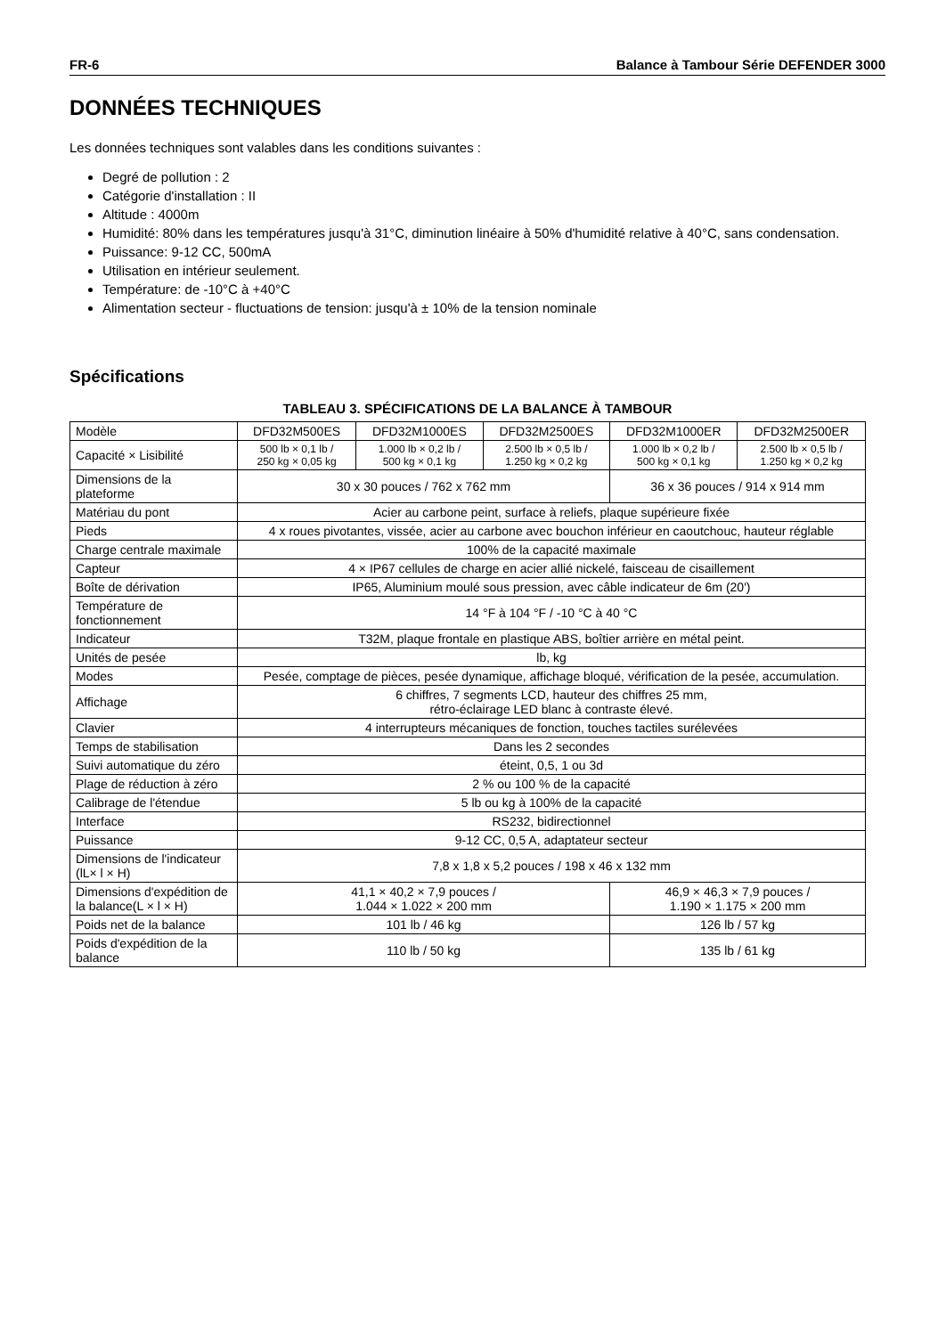FR-6 Balance à Tambour Série DEFENDER 3000
DONNÉES TECHNIQUES
Les données techniques sont valables dans les conditions suivantes :
Degré de pollution : 2
Catégorie d'installation : II
Altitude : 4000m
Humidité: 80% dans les températures jusqu'à 31°C, diminution linéaire à 50% d'humidité relative à 40°C, sans condensation.
Puissance: 9-12 CC, 500mA
Utilisation en intérieur seulement.
Température: de -10°C à +40°C
Alimentation secteur - fluctuations de tension: jusqu'à ± 10% de la tension nominale
Spécifications
TABLEAU 3. SPÉCIFICATIONS DE LA BALANCE À TAMBOUR
| Modèle | DFD32M500ES | DFD32M1000ES | DFD32M2500ES | DFD32M1000ER | DFD32M2500ER |
| Capacité × Lisibilité | 500 lb × 0,1 lb / 250 kg × 0,05 kg | 1.000 lb × 0,2 lb / 500 kg × 0,1 kg | 2.500 lb × 0,5 lb / 1.250 kg × 0,2 kg | 1.000 lb × 0,2 lb / 500 kg × 0,1 kg | 2.500 lb × 0,5 lb / 1.250 kg × 0,2 kg |
| Dimensions de la plateforme | 30 x 30 pouces / 762 x 762 mm | | | 36 x 36 pouces / 914 x 914 mm | |
| Matériau du pont | Acier au carbone peint, surface à reliefs, plaque supérieure fixée | | | | |
| Pieds | 4 x roues pivotantes, vissée, acier au carbone avec bouchon inférieur en caoutchouc, hauteur réglable | | | | |
| Charge centrale maximale | 100% de la capacité maximale | | | | |
| Capteur | 4 × IP67 cellules de charge en acier allié nickelé, faisceau de cisaillement | | | | |
| Boîte de dérivation | IP65, Aluminium moulé sous pression, avec câble indicateur de 6m (20') | | | | |
| Température de fonctionnement | 14 °F à 104 °F / -10 °C à 40 °C | | | | |
| Indicateur | T32M, plaque frontale en plastique ABS, boîtier arrière en métal peint. | | | | |
| Unités de pesée | lb, kg | | | | |
| Modes | Pesée, comptage de pièces, pesée dynamique, affichage bloqué, vérification de la pesée, accumulation. | | | | |
| Affichage | 6 chiffres, 7 segments LCD, hauteur des chiffres 25 mm, rétro-éclairage LED blanc à contraste élevé. | | | | |
| Clavier | 4 interrupteurs mécaniques de fonction, touches tactiles surélevées | | | | |
| Temps de stabilisation | Dans les 2 secondes | | | | |
| Suivi automatique du zéro | éteint, 0,5, 1 ou 3d | | | | |
| Plage de réduction à zéro | 2 % ou 100 % de la capacité | | | | |
| Calibrage de l'étendue | 5 lb ou kg à 100% de la capacité | | | | |
| Interface | RS232, bidirectionnel | | | | |
| Puissance | 9-12 CC, 0,5 A, adaptateur secteur | | | | |
| Dimensions de l'indicateur (lL× l × H) | 7,8 x 1,8 x 5,2 pouces / 198 x 46 x 132 mm | | | | |
| Dimensions d'expédition de la balance(L × l × H) | 41,1 × 40,2 × 7,9 pouces / 1.044 × 1.022 × 200 mm | | | 46,9 × 46,3 × 7,9 pouces / 1.190 × 1.175 × 200 mm | |
| Poids net de la balance | 101 lb / 46 kg | | | 126 lb / 57 kg | |
| Poids d'expédition de la balance | 110 lb / 50 kg | | | 135 lb / 61 kg | |